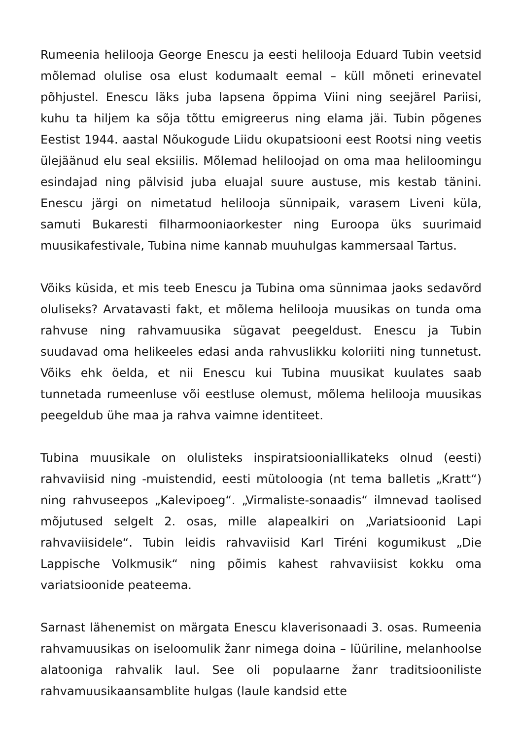Rumeenia helilooja George Enescu ja eesti helilooja Eduard Tubin veetsid mõlemad olulise osa elust kodumaalt eemal – küll mõneti erinevatel põhjustel. Enescu läks juba lapsena õppima Viini ning seejärel Pariisi, kuhu ta hiljem ka sõja tõttu emigreerus ning elama jäi. Tubin põgenes Eestist 1944. aastal Nõukogude Liidu okupatsiooni eest Rootsi ning veetis ülejäänud elu seal eksiilis. Mõlemad heliloojad on oma maa heliloomingu esindajad ning pälvisid juba eluajal suure austuse, mis kestab tänini. Enescu järgi on nimetatud helilooja sünnipaik, varasem Liveni küla, samuti Bukaresti filharmooniaorkester ning Euroopa üks suurimaid muusikafestivale, Tubina nime kannab muuhulgas kammersaal Tartus.
Võiks küsida, et mis teeb Enescu ja Tubina oma sünnimaa jaoks sedavõrd oluliseks? Arvatavasti fakt, et mõlema helilooja muusikas on tunda oma rahvuse ning rahvamuusika sügavat peegeldust. Enescu ja Tubin suudavad oma helikeeles edasi anda rahvuslikku koloriiti ning tunnetust. Võiks ehk öelda, et nii Enescu kui Tubina muusikat kuulates saab tunnetada rumeenluse või eestluse olemust, mõlema helilooja muusikas peegeldub ühe maa ja rahva vaimne identiteet.
Tubina muusikale on olulisteks inspiratsiooniallikateks olnud (eesti) rahvaviisid ning -muistendid, eesti mütoloogia (nt tema balletis „Kratt“) ning rahvuseepos „Kalevipoeg“. „Virmaliste-sonaadis“ ilmnevad taolised mõjutused selgelt 2. osas, mille alapealkiri on „Variatsioonid Lapi rahvaviisidele“. Tubin leidis rahvaviisid Karl Tiréni kogumikust „Die Lappische Volkmusik“ ning põimis kahest rahvaviisist kokku oma variatsioonide peateema.
Sarnast lähenemist on märgata Enescu klaverisonaadi 3. osas. Rumeenia rahvamuusikas on iseloomulik žanr nimega doina – lüüriline, melanhoolse alatooniga rahvalik laul. See oli populaarne žanr traditsiooniliste rahvamuusikaansamblite hulgas (laule kandsid ette